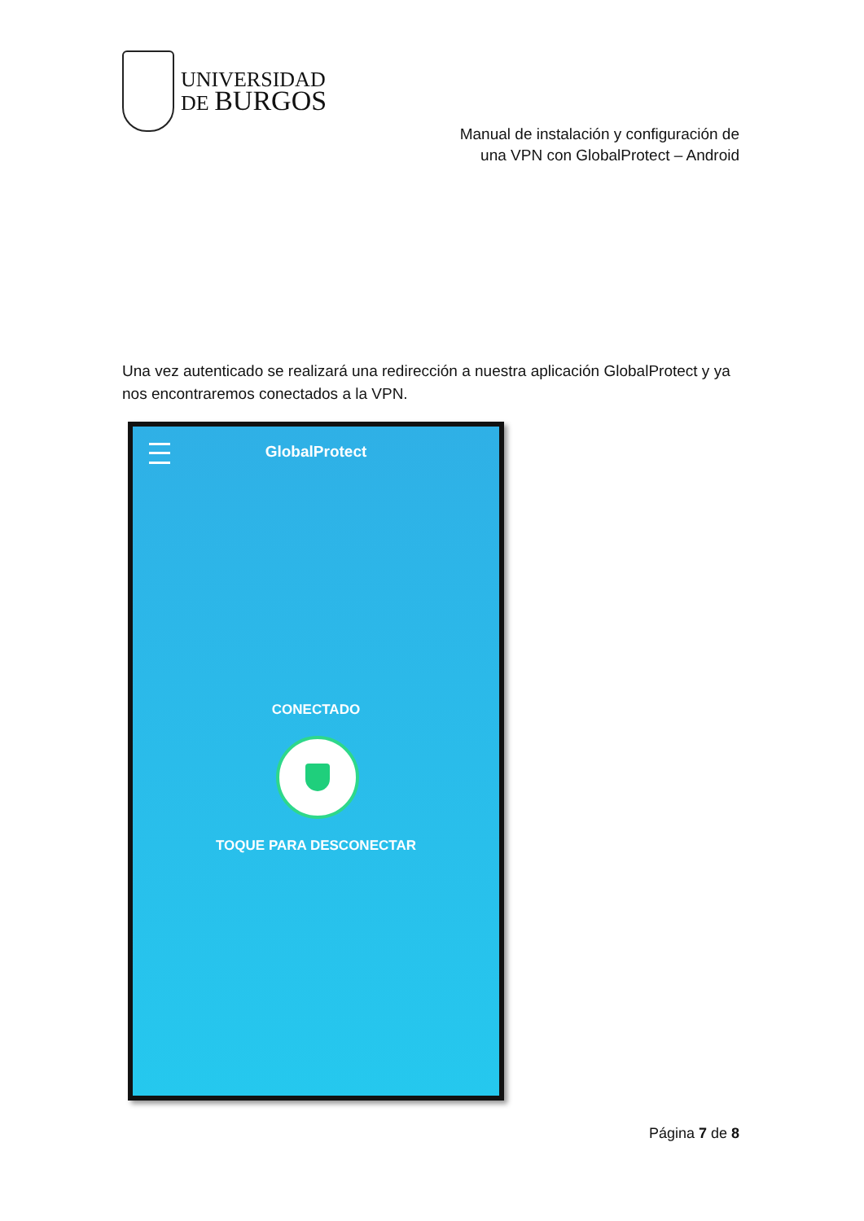UNIVERSIDAD
DE BURGOS
Manual de instalación y configuración de
una VPN con GlobalProtect – Android
Una vez autenticado se realizará una redirección a nuestra aplicación GlobalProtect y ya nos encontraremos conectados a la VPN.
GlobalProtect
CONECTADO
TOQUE PARA DESCONECTAR
Página 7 de 8